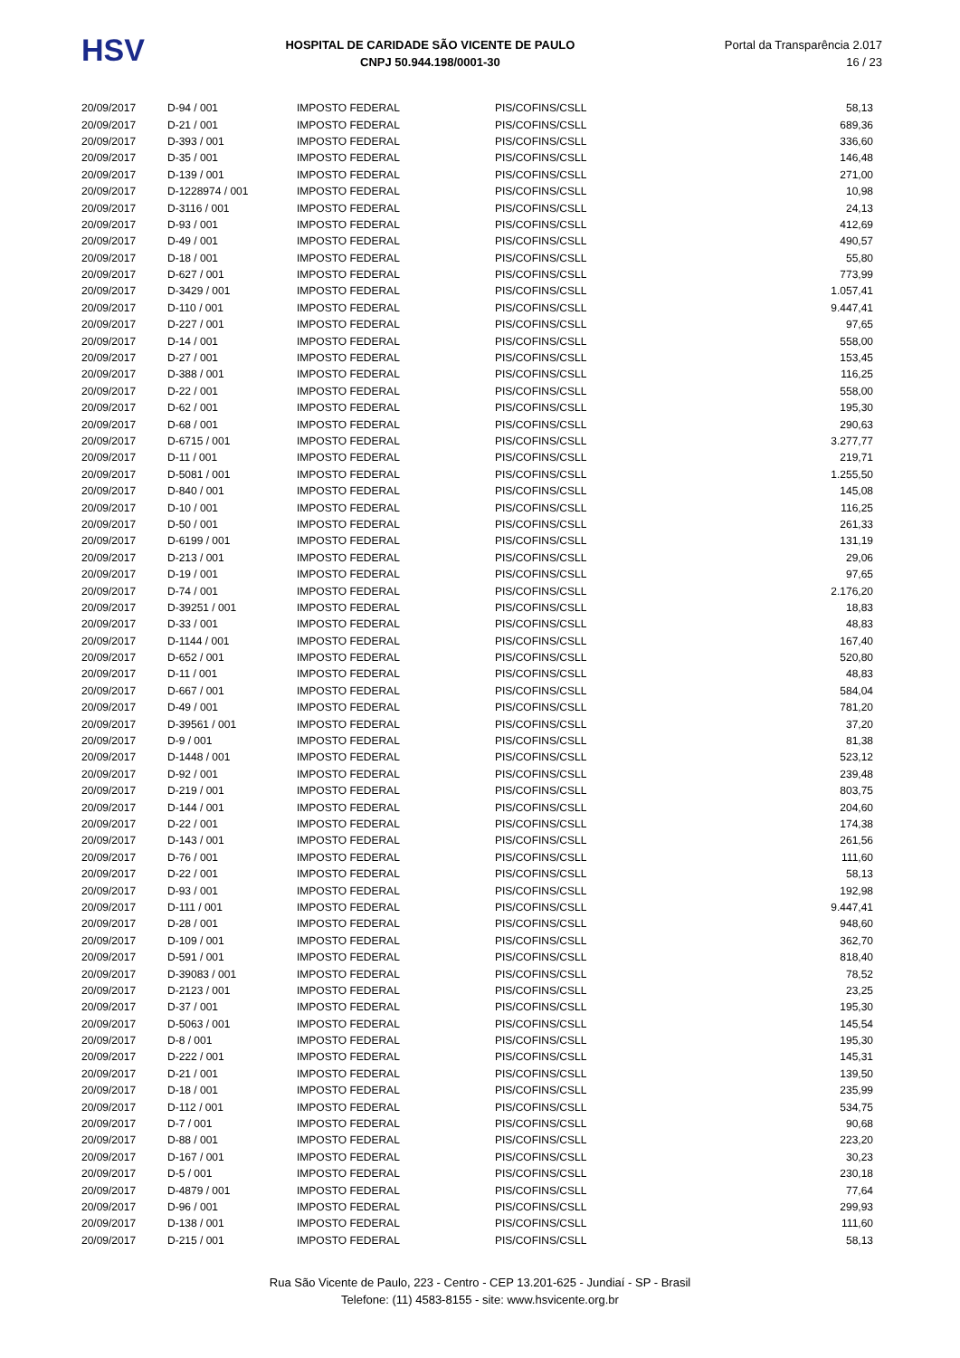HSV
HOSPITAL DE CARIDADE SÃO VICENTE DE PAULO
CNPJ 50.944.198/0001-30
Portal da Transparência 2.017
16 / 23
| 20/09/2017 | D-94 / 001 | IMPOSTO FEDERAL | PIS/COFINS/CSLL | 58,13 |
| 20/09/2017 | D-21 / 001 | IMPOSTO FEDERAL | PIS/COFINS/CSLL | 689,36 |
| 20/09/2017 | D-393 / 001 | IMPOSTO FEDERAL | PIS/COFINS/CSLL | 336,60 |
| 20/09/2017 | D-35 / 001 | IMPOSTO FEDERAL | PIS/COFINS/CSLL | 146,48 |
| 20/09/2017 | D-139 / 001 | IMPOSTO FEDERAL | PIS/COFINS/CSLL | 271,00 |
| 20/09/2017 | D-1228974 / 001 | IMPOSTO FEDERAL | PIS/COFINS/CSLL | 10,98 |
| 20/09/2017 | D-3116 / 001 | IMPOSTO FEDERAL | PIS/COFINS/CSLL | 24,13 |
| 20/09/2017 | D-93 / 001 | IMPOSTO FEDERAL | PIS/COFINS/CSLL | 412,69 |
| 20/09/2017 | D-49 / 001 | IMPOSTO FEDERAL | PIS/COFINS/CSLL | 490,57 |
| 20/09/2017 | D-18 / 001 | IMPOSTO FEDERAL | PIS/COFINS/CSLL | 55,80 |
| 20/09/2017 | D-627 / 001 | IMPOSTO FEDERAL | PIS/COFINS/CSLL | 773,99 |
| 20/09/2017 | D-3429 / 001 | IMPOSTO FEDERAL | PIS/COFINS/CSLL | 1.057,41 |
| 20/09/2017 | D-110 / 001 | IMPOSTO FEDERAL | PIS/COFINS/CSLL | 9.447,41 |
| 20/09/2017 | D-227 / 001 | IMPOSTO FEDERAL | PIS/COFINS/CSLL | 97,65 |
| 20/09/2017 | D-14 / 001 | IMPOSTO FEDERAL | PIS/COFINS/CSLL | 558,00 |
| 20/09/2017 | D-27 / 001 | IMPOSTO FEDERAL | PIS/COFINS/CSLL | 153,45 |
| 20/09/2017 | D-388 / 001 | IMPOSTO FEDERAL | PIS/COFINS/CSLL | 116,25 |
| 20/09/2017 | D-22 / 001 | IMPOSTO FEDERAL | PIS/COFINS/CSLL | 558,00 |
| 20/09/2017 | D-62 / 001 | IMPOSTO FEDERAL | PIS/COFINS/CSLL | 195,30 |
| 20/09/2017 | D-68 / 001 | IMPOSTO FEDERAL | PIS/COFINS/CSLL | 290,63 |
| 20/09/2017 | D-6715 / 001 | IMPOSTO FEDERAL | PIS/COFINS/CSLL | 3.277,77 |
| 20/09/2017 | D-11 / 001 | IMPOSTO FEDERAL | PIS/COFINS/CSLL | 219,71 |
| 20/09/2017 | D-5081 / 001 | IMPOSTO FEDERAL | PIS/COFINS/CSLL | 1.255,50 |
| 20/09/2017 | D-840 / 001 | IMPOSTO FEDERAL | PIS/COFINS/CSLL | 145,08 |
| 20/09/2017 | D-10 / 001 | IMPOSTO FEDERAL | PIS/COFINS/CSLL | 116,25 |
| 20/09/2017 | D-50 / 001 | IMPOSTO FEDERAL | PIS/COFINS/CSLL | 261,33 |
| 20/09/2017 | D-6199 / 001 | IMPOSTO FEDERAL | PIS/COFINS/CSLL | 131,19 |
| 20/09/2017 | D-213 / 001 | IMPOSTO FEDERAL | PIS/COFINS/CSLL | 29,06 |
| 20/09/2017 | D-19 / 001 | IMPOSTO FEDERAL | PIS/COFINS/CSLL | 97,65 |
| 20/09/2017 | D-74 / 001 | IMPOSTO FEDERAL | PIS/COFINS/CSLL | 2.176,20 |
| 20/09/2017 | D-39251 / 001 | IMPOSTO FEDERAL | PIS/COFINS/CSLL | 18,83 |
| 20/09/2017 | D-33 / 001 | IMPOSTO FEDERAL | PIS/COFINS/CSLL | 48,83 |
| 20/09/2017 | D-1144 / 001 | IMPOSTO FEDERAL | PIS/COFINS/CSLL | 167,40 |
| 20/09/2017 | D-652 / 001 | IMPOSTO FEDERAL | PIS/COFINS/CSLL | 520,80 |
| 20/09/2017 | D-11 / 001 | IMPOSTO FEDERAL | PIS/COFINS/CSLL | 48,83 |
| 20/09/2017 | D-667 / 001 | IMPOSTO FEDERAL | PIS/COFINS/CSLL | 584,04 |
| 20/09/2017 | D-49 / 001 | IMPOSTO FEDERAL | PIS/COFINS/CSLL | 781,20 |
| 20/09/2017 | D-39561 / 001 | IMPOSTO FEDERAL | PIS/COFINS/CSLL | 37,20 |
| 20/09/2017 | D-9 / 001 | IMPOSTO FEDERAL | PIS/COFINS/CSLL | 81,38 |
| 20/09/2017 | D-1448 / 001 | IMPOSTO FEDERAL | PIS/COFINS/CSLL | 523,12 |
| 20/09/2017 | D-92 / 001 | IMPOSTO FEDERAL | PIS/COFINS/CSLL | 239,48 |
| 20/09/2017 | D-219 / 001 | IMPOSTO FEDERAL | PIS/COFINS/CSLL | 803,75 |
| 20/09/2017 | D-144 / 001 | IMPOSTO FEDERAL | PIS/COFINS/CSLL | 204,60 |
| 20/09/2017 | D-22 / 001 | IMPOSTO FEDERAL | PIS/COFINS/CSLL | 174,38 |
| 20/09/2017 | D-143 / 001 | IMPOSTO FEDERAL | PIS/COFINS/CSLL | 261,56 |
| 20/09/2017 | D-76 / 001 | IMPOSTO FEDERAL | PIS/COFINS/CSLL | 111,60 |
| 20/09/2017 | D-22 / 001 | IMPOSTO FEDERAL | PIS/COFINS/CSLL | 58,13 |
| 20/09/2017 | D-93 / 001 | IMPOSTO FEDERAL | PIS/COFINS/CSLL | 192,98 |
| 20/09/2017 | D-111 / 001 | IMPOSTO FEDERAL | PIS/COFINS/CSLL | 9.447,41 |
| 20/09/2017 | D-28 / 001 | IMPOSTO FEDERAL | PIS/COFINS/CSLL | 948,60 |
| 20/09/2017 | D-109 / 001 | IMPOSTO FEDERAL | PIS/COFINS/CSLL | 362,70 |
| 20/09/2017 | D-591 / 001 | IMPOSTO FEDERAL | PIS/COFINS/CSLL | 818,40 |
| 20/09/2017 | D-39083 / 001 | IMPOSTO FEDERAL | PIS/COFINS/CSLL | 78,52 |
| 20/09/2017 | D-2123 / 001 | IMPOSTO FEDERAL | PIS/COFINS/CSLL | 23,25 |
| 20/09/2017 | D-37 / 001 | IMPOSTO FEDERAL | PIS/COFINS/CSLL | 195,30 |
| 20/09/2017 | D-5063 / 001 | IMPOSTO FEDERAL | PIS/COFINS/CSLL | 145,54 |
| 20/09/2017 | D-8 / 001 | IMPOSTO FEDERAL | PIS/COFINS/CSLL | 195,30 |
| 20/09/2017 | D-222 / 001 | IMPOSTO FEDERAL | PIS/COFINS/CSLL | 145,31 |
| 20/09/2017 | D-21 / 001 | IMPOSTO FEDERAL | PIS/COFINS/CSLL | 139,50 |
| 20/09/2017 | D-18 / 001 | IMPOSTO FEDERAL | PIS/COFINS/CSLL | 235,99 |
| 20/09/2017 | D-112 / 001 | IMPOSTO FEDERAL | PIS/COFINS/CSLL | 534,75 |
| 20/09/2017 | D-7 / 001 | IMPOSTO FEDERAL | PIS/COFINS/CSLL | 90,68 |
| 20/09/2017 | D-88 / 001 | IMPOSTO FEDERAL | PIS/COFINS/CSLL | 223,20 |
| 20/09/2017 | D-167 / 001 | IMPOSTO FEDERAL | PIS/COFINS/CSLL | 30,23 |
| 20/09/2017 | D-5 / 001 | IMPOSTO FEDERAL | PIS/COFINS/CSLL | 230,18 |
| 20/09/2017 | D-4879 / 001 | IMPOSTO FEDERAL | PIS/COFINS/CSLL | 77,64 |
| 20/09/2017 | D-96 / 001 | IMPOSTO FEDERAL | PIS/COFINS/CSLL | 299,93 |
| 20/09/2017 | D-138 / 001 | IMPOSTO FEDERAL | PIS/COFINS/CSLL | 111,60 |
| 20/09/2017 | D-215 / 001 | IMPOSTO FEDERAL | PIS/COFINS/CSLL | 58,13 |
Rua São Vicente de Paulo, 223 - Centro - CEP 13.201-625 - Jundiaí - SP - Brasil
Telefone: (11) 4583-8155 - site: www.hsvicente.org.br